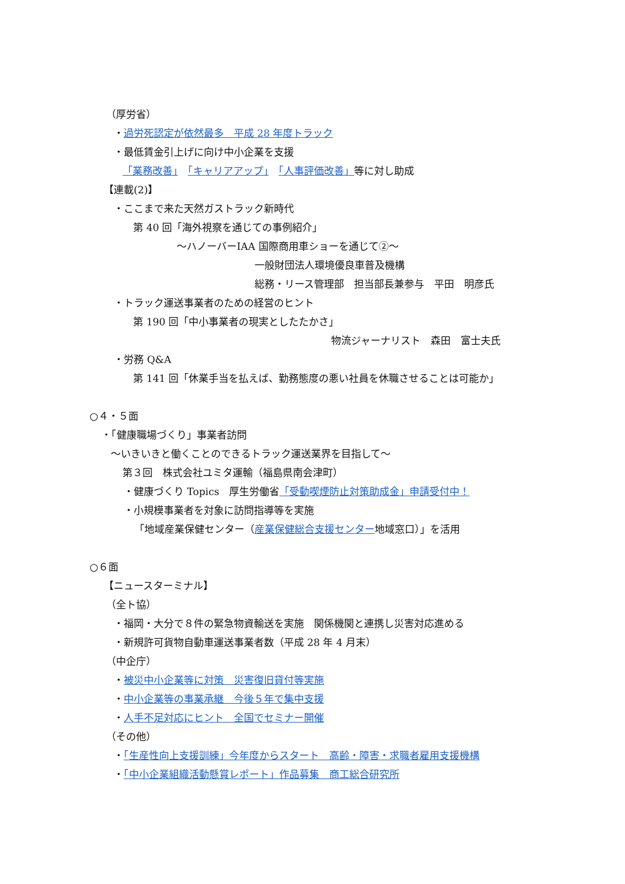（厚労省）
・過労死認定が依然最多　平成 28 年度トラック
・最低賃金引上げに向け中小企業を支援
「業務改善」　「キャリアアップ」　「人事評価改善」等に対し助成
【連載(2)】
・ここまで来た天然ガストラック新時代
第 40 回「海外視察を通じての事例紹介」
～ハノーバーIAA 国際商用車ショーを通じて②～
一般財団法人環境優良車普及機構
総務・リース管理部　担当部長兼参与　平田　明彦氏
・トラック運送事業者のための経営のヒント
第 190 回「中小事業者の現実としたたかさ」
物流ジャーナリスト　森田　富士夫氏
・労務 Q&A
第 141 回「休業手当を払えば、勤務態度の悪い社員を休職させることは可能か」
○４・５面
・「健康職場づくり」事業者訪問
～いきいきと働くことのできるトラック運送業界を目指して～
第３回　株式会社ユミタ運輸（福島県南会津町）
・健康づくり Topics　厚生労働省「受動喫煙防止対策助成金」申請受付中！
・小規模事業者を対象に訪問指導等を実施
「地域産業保健センター（産業保健総合支援センター地域窓口）」を活用
○６面
【ニュースターミナル】
（全ト協）
・福岡・大分で８件の緊急物資輸送を実施　関係機関と連携し災害対応進める
・新規許可貨物自動車運送事業者数（平成 28 年 4 月末）
（中企庁）
・被災中小企業等に対策　災害復旧貸付等実施
・中小企業等の事業承継　今後５年で集中支援
・人手不足対応にヒント　全国でセミナー開催
（その他）
・「生産性向上支援訓練」今年度からスタート　高齢・障害・求職者雇用支援機構
・「中小企業組織活動懸賞レポート」作品募集　商工総合研究所